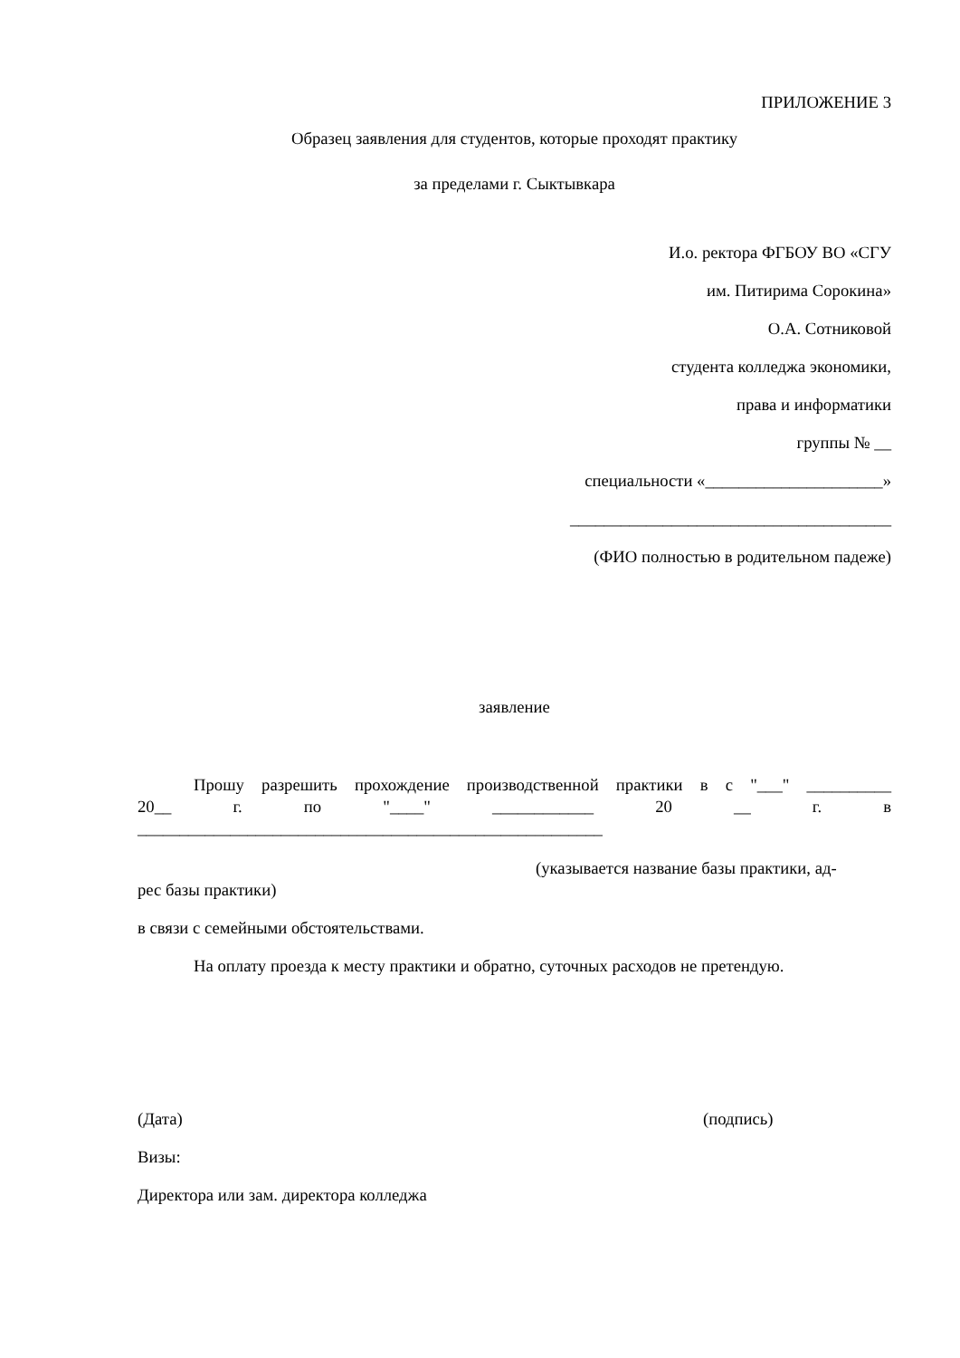ПРИЛОЖЕНИЕ 3
Образец заявления для студентов, которые проходят практику
за пределами г. Сыктывкара
И.о. ректора ФГБОУ ВО «СГУ
им. Питирима Сорокина»
О.А. Сотниковой
студента колледжа экономики,
права и информатики
группы № __
специальности «_____________________»
______________________________________
(ФИО полностью в родительном падеже)
заявление
Прошу разрешить прохождение производственной практики в с "___" __________
20__ г. по "____" ____________ 20 __ г. в
_______________________________________________________
(указывается название базы практики, ад-
рес базы практики)
в связи с семейными обстоятельствами.
На оплату проезда к месту практики и обратно, суточных расходов не претендую.
(Дата) (подпись)
Визы:
Директора или зам. директора колледжа